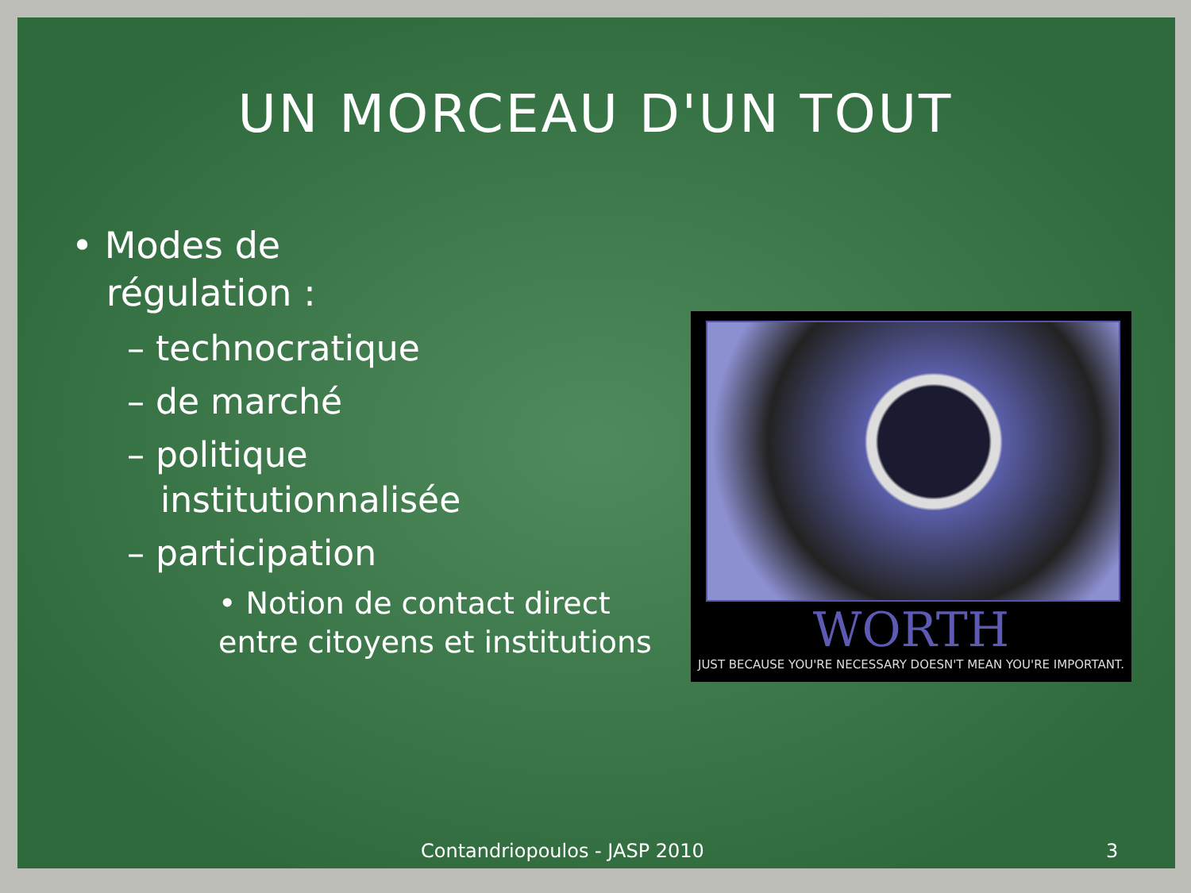UN MORCEAU D'UN TOUT
• Modes de
régulation :
– technocratique
– de marché
– politique
institutionnalisée
– participation
• Notion de contact direct entre citoyens et institutions
WORTH
JUST BECAUSE YOU'RE NECESSARY DOESN'T MEAN YOU'RE IMPORTANT.
Contandriopoulos - JASP 2010 3